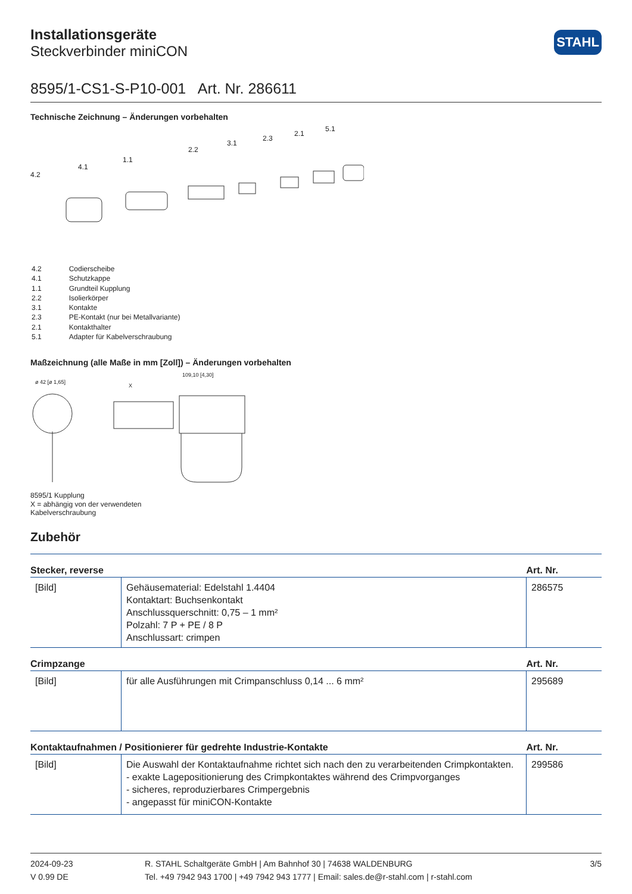STAHL
Installationsgeräte
Steckverbinder miniCON
8595/1-CS1-S-P10-001 Art. Nr. 286611
Technische Zeichnung – Änderungen vorbehalten
4.2
4.1
1.1
2.2
3.1
2.3
2.1
5.1
| 4.2 | Codierscheibe |
| 4.1 | Schutzkappe |
| 1.1 | Grundteil Kupplung |
| 2.2 | Isolierkörper |
| 3.1 | Kontakte |
| 2.3 | PE-Kontakt (nur bei Metallvariante) |
| 2.1 | Kontakthalter |
| 5.1 | Adapter für Kabelverschraubung |
Maßzeichnung (alle Maße in mm [Zoll]) – Änderungen vorbehalten
ø 42 [ø 1,65]
X
109,10 [4,30]
8595/1 Kupplung
X = abhängig von der verwendeten
Kabelverschraubung
Zubehör
| Stecker, reverse | | Art. Nr. |
| --- | --- | --- |
| [Bild] | Gehäusematerial: Edelstahl 1.4404 Kontaktart: Buchsenkontakt Anschlussquerschnitt: 0,75 – 1 mm² Polzahl: 7 P + PE / 8 P Anschlussart: crimpen | 286575 |
| Crimpzange | | Art. Nr. |
| [Bild] | für alle Ausführungen mit Crimpanschluss 0,14 ... 6 mm² | 295689 |
| Kontaktaufnahmen / Positionierer für gedrehte Industrie-Kontakte | | Art. Nr. |
| [Bild] | Die Auswahl der Kontaktaufnahme richtet sich nach den zu verarbeitenden Crimpkontakten. - exakte Lagepositionierung des Crimpkontaktes während des Crimpvorganges - sicheres, reproduzierbares Crimpergebnis - angepasst für miniCON-Kontakte | 299586 |
2024-09-23
V 0.99 DE
R. STAHL Schaltgeräte GmbH | Am Bahnhof 30 | 74638 WALDENBURG
Tel. +49 7942 943 1700 | +49 7942 943 1777 | Email: sales.de@r-stahl.com | r-stahl.com
3/5